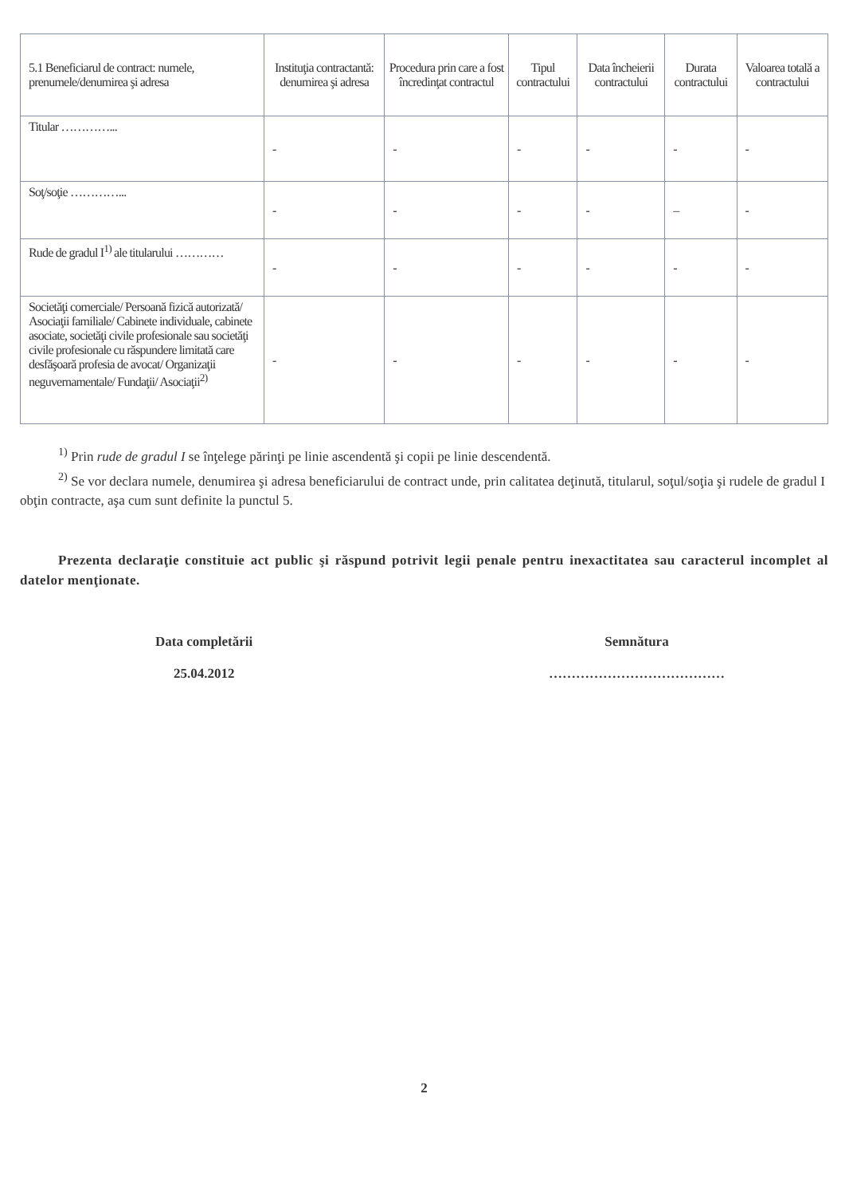| 5.1 Beneficiarul de contract: numele, prenumele/denumirea şi adresa | Instituţia contractantă: denumirea şi adresa | Procedura prin care a fost încredinţat contractul | Tipul contractului | Data încheierii contractului | Durata contractului | Valoarea totală a contractului |
| --- | --- | --- | --- | --- | --- | --- |
| Titular …………... | - | - | - | - | - | - |
| Soţ/soţie …………... | - | - | - | - | – | - |
| Rude de gradul I<sup>1)</sup> ale titularului ………… | - | - | - | - | - | - |
| Societăţi comerciale/ Persoană fizică autorizată/ Asociaţii familiale/ Cabinete individuale, cabinete asociate, societăţi civile profesionale sau societăţi civile profesionale cu răspundere limitată care desfăşoară profesia de avocat/ Organizaţii neguvernamentale/ Fundaţii/ Asociaţii<sup>2)</sup> | - | - | - | - | - | - |
<sup>1)</sup> Prin rude de gradul I se înţelege părinţi pe linie ascendentă şi copii pe linie descendentă.
<sup>2)</sup> Se vor declara numele, denumirea şi adresa beneficiarului de contract unde, prin calitatea deţinută, titularul, soţul/soţia şi rudele de gradul I obţin contracte, aşa cum sunt definite la punctul 5.
Prezenta declaraţie constituie act public şi răspund potrivit legii penale pentru inexactitatea sau caracterul incomplet al datelor menţionate.
Data completării
25.04.2012
Semnătura
…………………………………
2